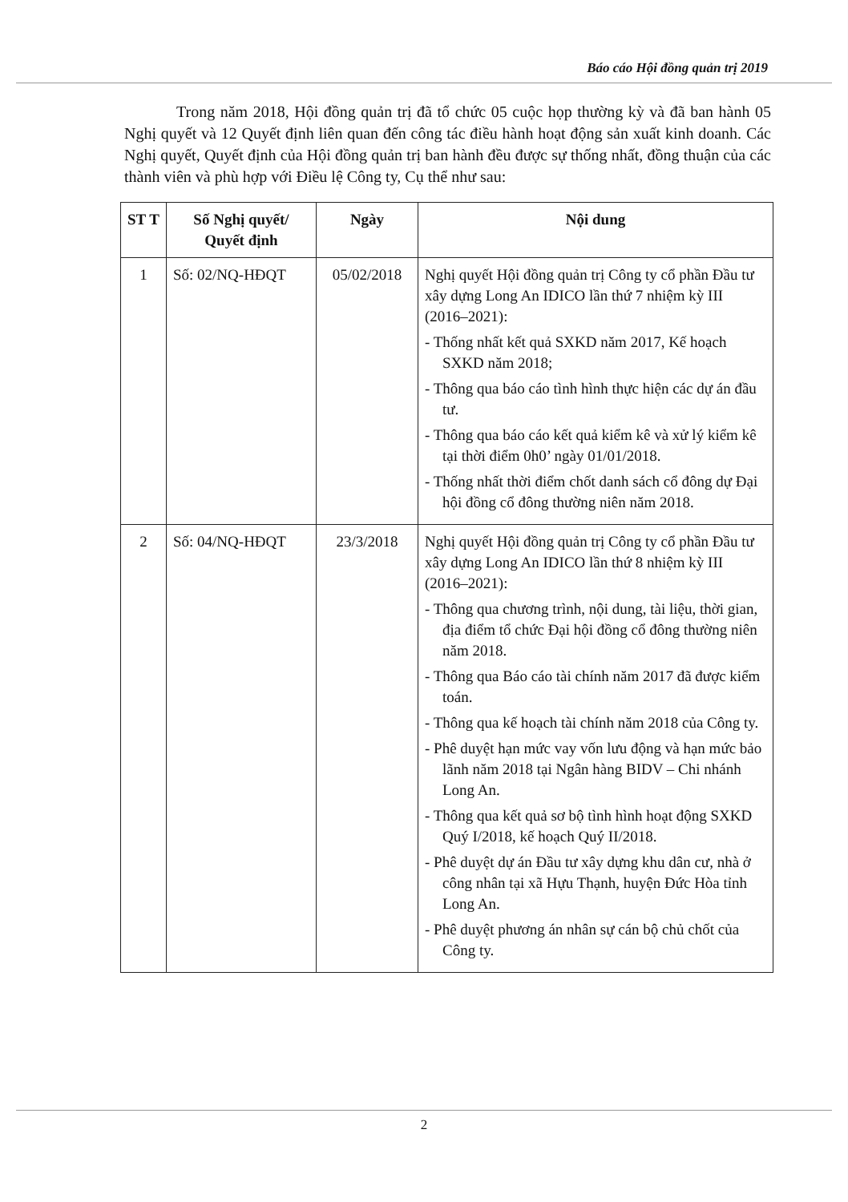Báo cáo Hội đồng quản trị 2019
Trong năm 2018, Hội đồng quản trị đã tổ chức 05 cuộc họp thường kỳ và đã ban hành 05 Nghị quyết và 12 Quyết định liên quan đến công tác điều hành hoạt động sản xuất kinh doanh. Các Nghị quyết, Quyết định của Hội đồng quản trị ban hành đều được sự thống nhất, đồng thuận của các thành viên và phù hợp với Điều lệ Công ty, Cụ thể như sau:
| ST T | Số Nghị quyết/ Quyết định | Ngày | Nội dung |
| --- | --- | --- | --- |
| 1 | Số: 02/NQ-HĐQT | 05/02/2018 | Nghị quyết Hội đồng quản trị Công ty cổ phần Đầu tư xây dựng Long An IDICO lần thứ 7 nhiệm kỳ III (2016–2021): - Thống nhất kết quả SXKD năm 2017, Kế hoạch SXKD năm 2018; - Thông qua báo cáo tình hình thực hiện các dự án đầu tư. - Thông qua báo cáo kết quả kiểm kê và xử lý kiểm kê tại thời điểm 0h0’ ngày 01/01/2018. - Thống nhất thời điểm chốt danh sách cổ đông dự Đại hội đồng cổ đông thường niên năm 2018. |
| 2 | Số: 04/NQ-HĐQT | 23/3/2018 | Nghị quyết Hội đồng quản trị Công ty cổ phần Đầu tư xây dựng Long An IDICO lần thứ 8 nhiệm kỳ III (2016–2021): - Thông qua chương trình, nội dung, tài liệu, thời gian, địa điểm tổ chức Đại hội đồng cổ đông thường niên năm 2018. - Thông qua Báo cáo tài chính năm 2017 đã được kiểm toán. - Thông qua kế hoạch tài chính năm 2018 của Công ty. - Phê duyệt hạn mức vay vốn lưu động và hạn mức bảo lãnh năm 2018 tại Ngân hàng BIDV – Chi nhánh Long An. - Thông qua kết quả sơ bộ tình hình hoạt động SXKD Quý I/2018, kế hoạch Quý II/2018. - Phê duyệt dự án Đầu tư xây dựng khu dân cư, nhà ở công nhân tại xã Hựu Thạnh, huyện Đức Hòa tỉnh Long An. - Phê duyệt phương án nhân sự cán bộ chủ chốt của Công ty. |
2